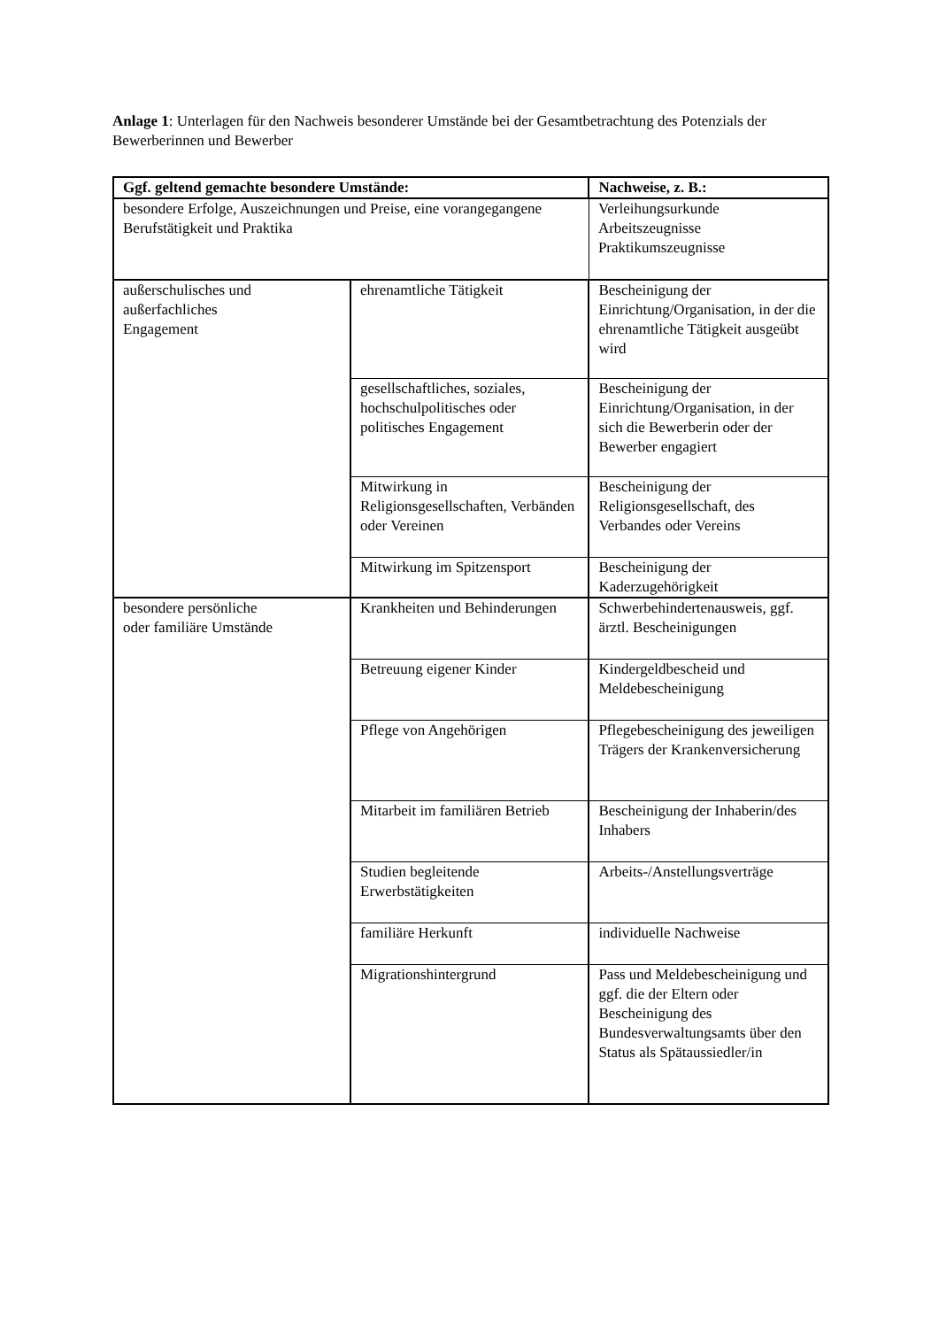Anlage 1: Unterlagen für den Nachweis besonderer Umstände bei der Gesamtbetrachtung des Potenzials der Bewerberinnen und Bewerber
| Ggf. geltend gemachte besondere Umstände: | | Nachweise, z. B.: |
| --- | --- | --- |
| besondere Erfolge, Auszeichnungen und Preise, eine vorangegangene Berufstätigkeit und Praktika | | Verleihungsurkunde Arbeitszeugnisse Praktikumszeugnisse |
| außerschulisches und außerfachliches Engagement | ehrenamtliche Tätigkeit | Bescheinigung der Einrichtung/Organisation, in der die ehrenamtliche Tätigkeit ausgeübt wird |
| | gesellschaftliches, soziales, hochschulpolitisches oder politisches Engagement | Bescheinigung der Einrichtung/Organisation, in der sich die Bewerberin oder der Bewerber engagiert |
| | Mitwirkung in Religionsgesellschaften, Verbänden oder Vereinen | Bescheinigung der Religionsgesellschaft, des Verbandes oder Vereins |
| | Mitwirkung im Spitzensport | Bescheinigung der Kaderzugehörigkeit |
| besondere persönliche oder familiäre Umstände | Krankheiten und Behinderungen | Schwerbehindertenausweis, ggf. ärztl. Bescheinigungen |
| | Betreuung eigener Kinder | Kindergeldbescheid und Meldebescheinigung |
| | Pflege von Angehörigen | Pflegebescheinigung des jeweiligen Trägers der Krankenversicherung |
| | Mitarbeit im familiären Betrieb | Bescheinigung der Inhaberin/des Inhabers |
| | Studien begleitende Erwerbstätigkeiten | Arbeits-/Anstellungsverträge |
| | familiäre Herkunft | individuelle Nachweise |
| | Migrationshintergrund | Pass und Meldebescheinigung und ggf. die der Eltern oder Bescheinigung des Bundesverwaltungsamts über den Status als Spätaussiedler/in |